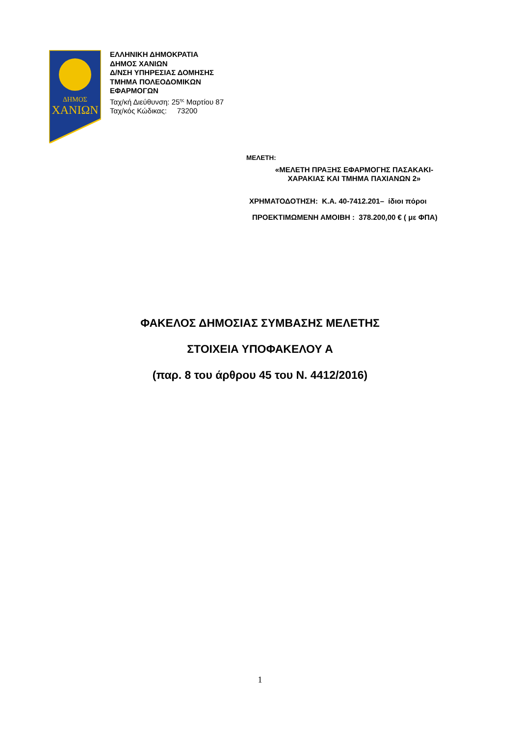ΔΗΜΟΣ
ΧΑΝΙΩΝ
ΕΛΛΗΝΙΚΗ ΔΗΜΟΚΡΑΤΙΑ
ΔΗΜΟΣ ΧΑΝΙΩΝ
Δ/ΝΣΗ ΥΠΗΡΕΣΙΑΣ ΔΟΜΗΣΗΣ
ΤΜΗΜΑ ΠΟΛΕΟΔΟΜΙΚΩΝ
ΕΦΑΡΜΟΓΩΝ
Ταχ/κή Διεύθυνση: 25<sup>ης</sup> Μαρτίου 87
Ταχ/κός Κώδικας: 73200
ΜΕΛΕΤΗ:
«ΜΕΛΕΤΗ ΠΡΑΞΗΣ ΕΦΑΡΜΟΓΗΣ ΠΑΣΑΚΑΚΙ-
ΧΑΡΑΚΙΑΣ ΚΑΙ ΤΜΗΜΑ ΠΑΧΙΑΝΩΝ 2»
ΧΡΗΜΑΤΟΔΟΤΗΣΗ: Κ.Α. 40-7412.201– ίδιοι πόροι
ΠΡΟΕΚΤΙΜΩΜΕΝΗ ΑΜΟΙΒΗ : 378.200,00 € ( με ΦΠΑ)
ΦΑΚΕΛΟΣ ΔΗΜΟΣΙΑΣ ΣΥΜΒΑΣΗΣ ΜΕΛΕΤΗΣ
ΣΤΟΙΧΕΙΑ ΥΠΟΦΑΚΕΛΟΥ Α
(παρ. 8 του άρθρου 45 του Ν. 4412/2016)
1